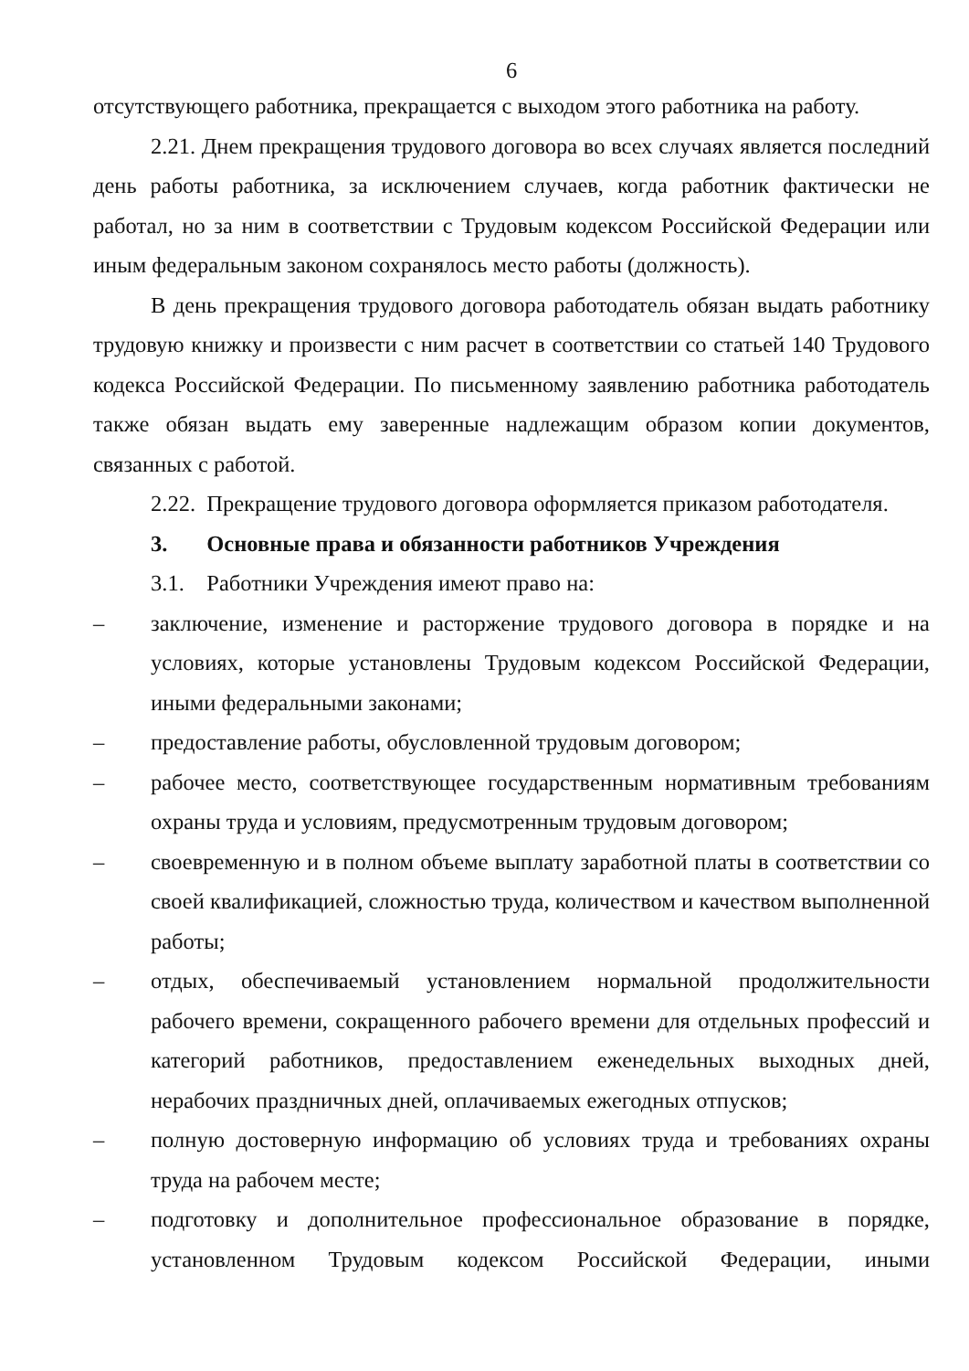6
отсутствующего работника, прекращается с выходом этого работника на работу.
2.21. Днем прекращения трудового договора во всех случаях является последний день работы работника, за исключением случаев, когда работник фактически не работал, но за ним в соответствии с Трудовым кодексом Российской Федерации или иным федеральным законом сохранялось место работы (должность).
В день прекращения трудового договора работодатель обязан выдать работнику трудовую книжку и произвести с ним расчет в соответствии со статьей 140 Трудового кодекса Российской Федерации. По письменному заявлению работника работодатель также обязан выдать ему заверенные надлежащим образом копии документов, связанных с работой.
2.22. Прекращение трудового договора оформляется приказом работодателя.
3. Основные права и обязанности работников Учреждения
3.1. Работники Учреждения имеют право на:
– заключение, изменение и расторжение трудового договора в порядке и на условиях, которые установлены Трудовым кодексом Российской Федерации, иными федеральными законами;
– предоставление работы, обусловленной трудовым договором;
– рабочее место, соответствующее государственным нормативным требованиям охраны труда и условиям, предусмотренным трудовым договором;
– своевременную и в полном объеме выплату заработной платы в соответствии со своей квалификацией, сложностью труда, количеством и качеством выполненной работы;
– отдых, обеспечиваемый установлением нормальной продолжительности рабочего времени, сокращенного рабочего времени для отдельных профессий и категорий работников, предоставлением еженедельных выходных дней, нерабочих праздничных дней, оплачиваемых ежегодных отпусков;
– полную достоверную информацию об условиях труда и требованиях охраны труда на рабочем месте;
– подготовку и дополнительное профессиональное образование в порядке, установленном Трудовым кодексом Российской Федерации, иными